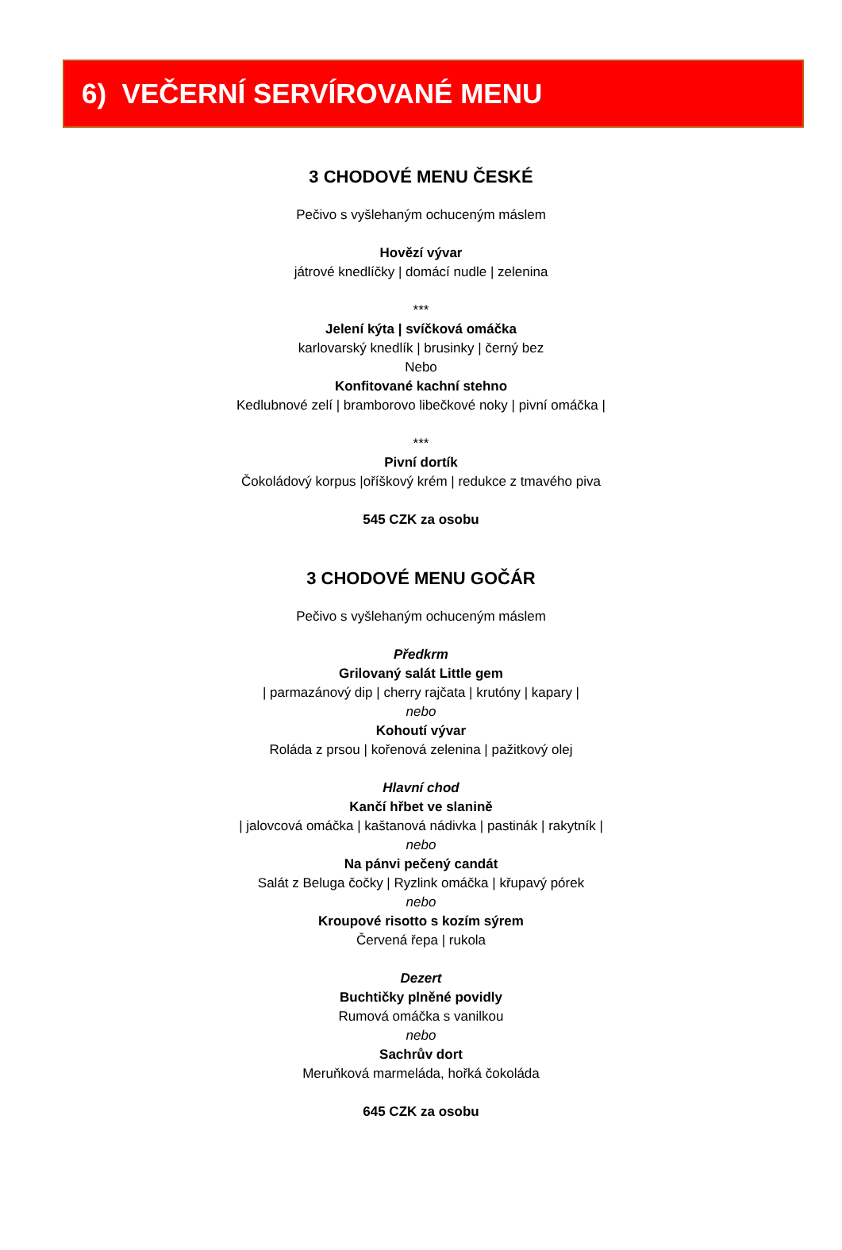6) VEČERNÍ SERVÍROVANÉ MENU
3 CHODOVÉ MENU ČESKÉ
Pečivo s vyšlehaným ochuceným máslem
Hovězí vývar
játrové knedlíčky | domácí nudle | zelenina
***
Jelení kýta | svíčková omáčka
karlovarský knedlík | brusinky | černý bez
Nebo
Konfitované kachní stehno
Kedlubnové zelí | bramborovo libečkové noky | pivní omáčka |
***
Pivní dortík
Čokoládový korpus |oříškový krém | redukce z tmavého piva
545 CZK za osobu
3 CHODOVÉ MENU GOČÁR
Pečivo s vyšlehaným ochuceným máslem
Předkrm
Grilovaný salát Little gem
| parmazánový dip | cherry rajčata | krutóny | kapary |
nebo
Kohoutí vývar
Roláda z prsou | kořenová zelenina | pažitkový olej
Hlavní chod
Kančí hřbet ve slanině
| jalovcová omáčka | kaštanová nádivka | pastinák | rakytník |
nebo
Na pánvi pečený candát
Salát z Beluga čočky | Ryzlink omáčka | křupavý pórek
nebo
Kroupové risotto s kozím sýrem
Červená řepa | rukola
Dezert
Buchtičky plněné povidly
Rumová omáčka s vanilkou
nebo
Sachrův dort
Meruňková marmeláda, hořká čokoláda
645 CZK za osobu